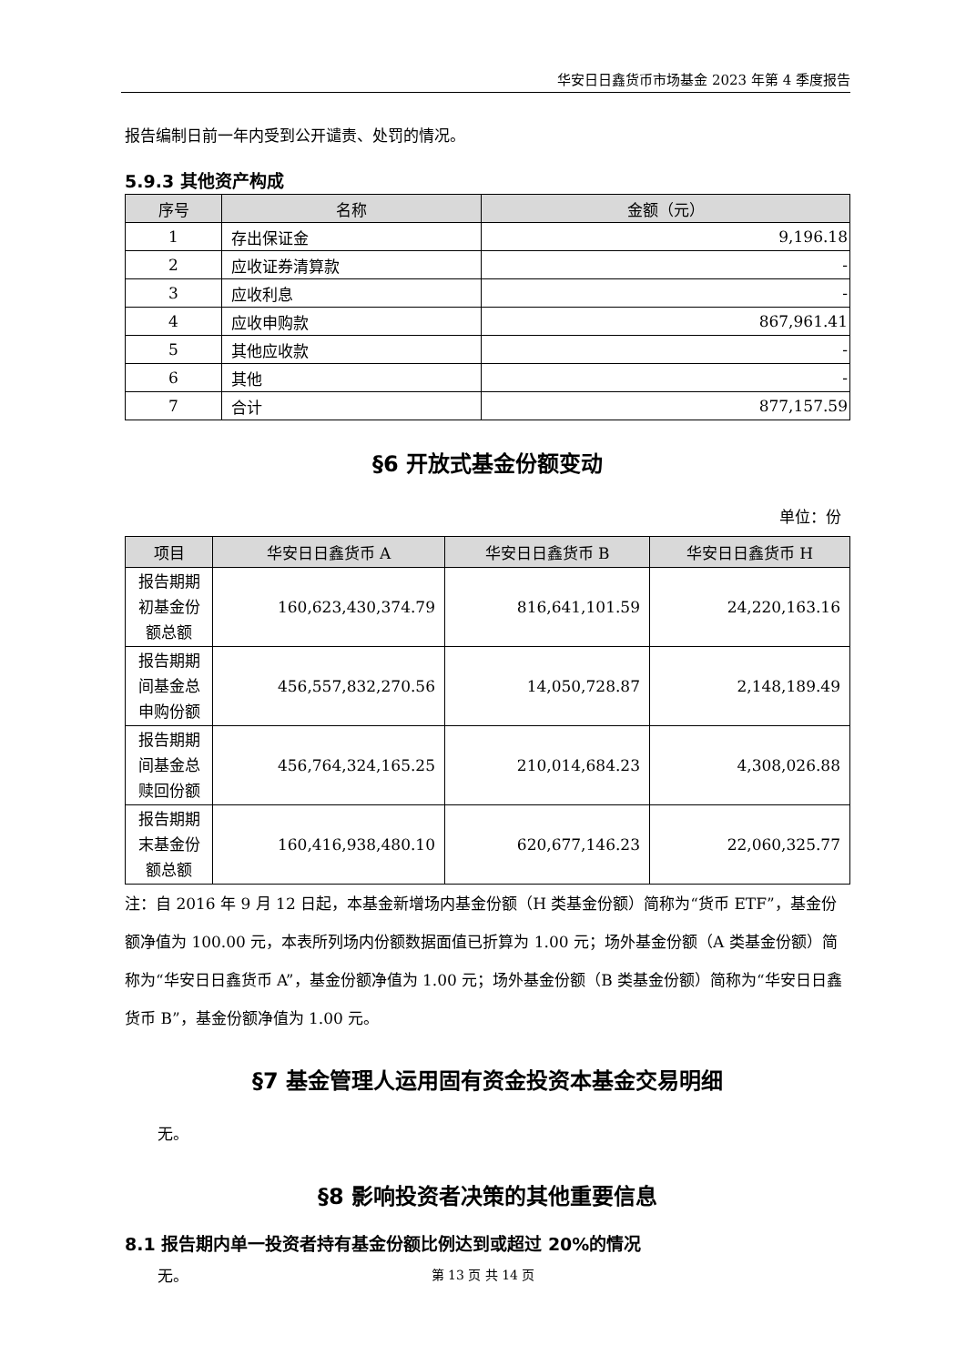华安日日鑫货币市场基金 2023 年第 4 季度报告
报告编制日前一年内受到公开谴责、处罚的情况。
5.9.3 其他资产构成
| 序号 | 名称 | 金额（元） |
| --- | --- | --- |
| 1 | 存出保证金 | 9,196.18 |
| 2 | 应收证券清算款 | - |
| 3 | 应收利息 | - |
| 4 | 应收申购款 | 867,961.41 |
| 5 | 其他应收款 | - |
| 6 | 其他 | - |
| 7 | 合计 | 877,157.59 |
§6 开放式基金份额变动
单位：份
| 项目 | 华安日日鑫货币 A | 华安日日鑫货币 B | 华安日日鑫货币 H |
| --- | --- | --- | --- |
| 报告期期 初基金份 额总额 | 160,623,430,374.79 | 816,641,101.59 | 24,220,163.16 |
| 报告期期 间基金总 申购份额 | 456,557,832,270.56 | 14,050,728.87 | 2,148,189.49 |
| 报告期期 间基金总 赎回份额 | 456,764,324,165.25 | 210,014,684.23 | 4,308,026.88 |
| 报告期期 末基金份 额总额 | 160,416,938,480.10 | 620,677,146.23 | 22,060,325.77 |
注：自 2016 年 9 月 12 日起，本基金新增场内基金份额（H 类基金份额）简称为“货币 ETF”，基金份额净值为 100.00 元，本表所列场内份额数据面值已折算为 1.00 元；场外基金份额（A 类基金份额）简称为“华安日日鑫货币 A”，基金份额净值为 1.00 元；场外基金份额（B 类基金份额）简称为“华安日日鑫货币 B”，基金份额净值为 1.00 元。
§7 基金管理人运用固有资金投资本基金交易明细
无。
§8 影响投资者决策的其他重要信息
8.1 报告期内单一投资者持有基金份额比例达到或超过 20%的情况
无。
第 13 页 共 14 页